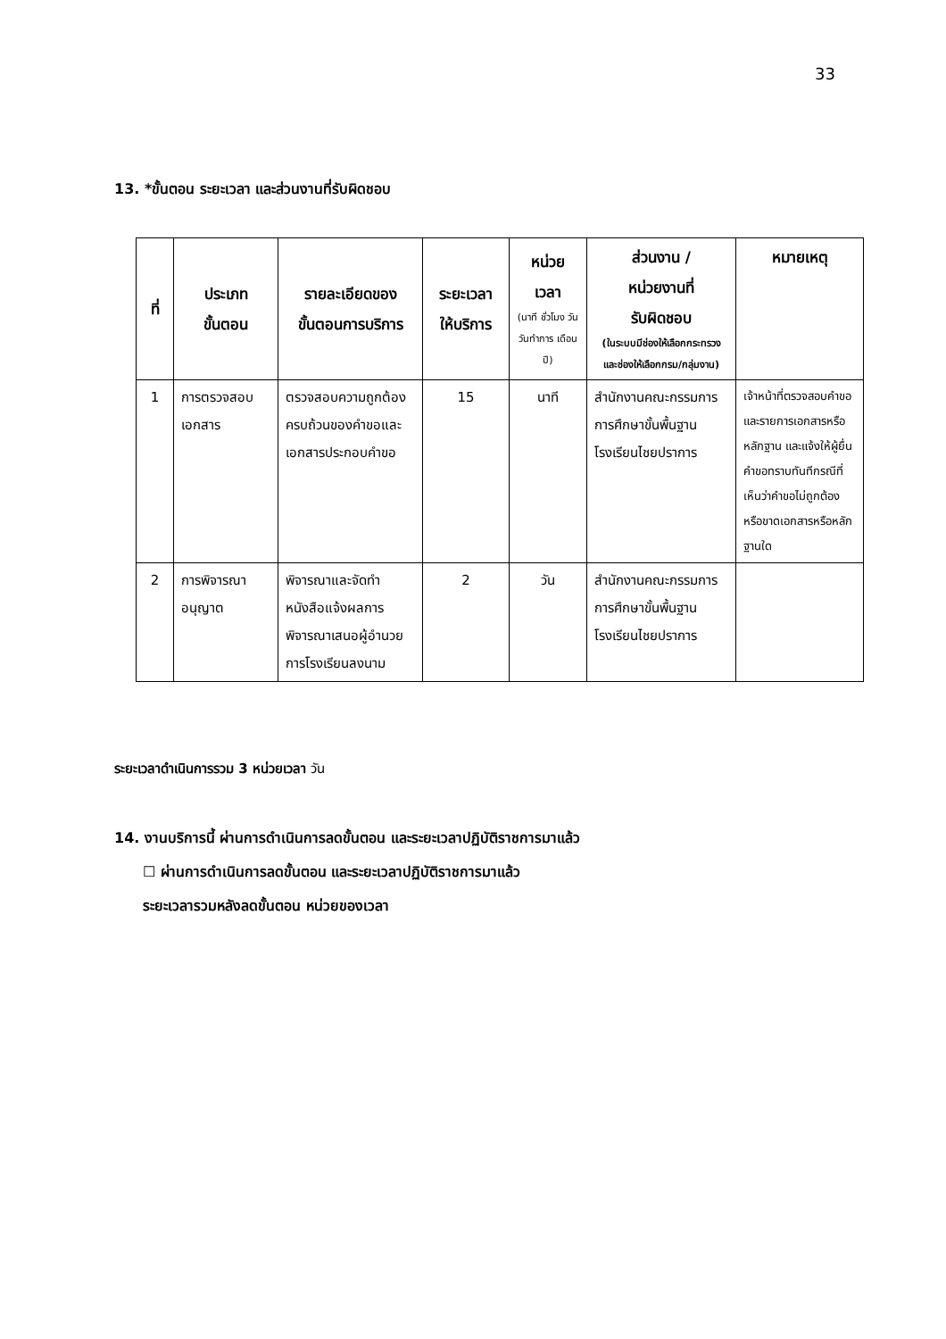33
13. *ขั้นตอน ระยะเวลา และส่วนงานที่รับผิดชอบ
| ที่ | ประเภท ขั้นตอน | รายละเอียดของ ขั้นตอนการบริการ | ระยะเวลา ให้บริการ | หน่วย เวลา (นาที ชั่วโมง วัน วันทำการ เดือน ปี) | ส่วนงาน / หน่วยงานที่ รับผิดชอบ (ในระบบมีช่องให้เลือกกระทรวง และช่องให้เลือกกรม/กลุ่มงาน) | หมายเหตุ |
| --- | --- | --- | --- | --- | --- | --- |
| 1 | การตรวจสอบเอกสาร | ตรวจสอบความถูกต้อง ครบถ้วนของคำขอและเอกสารประกอบคำขอ | 15 | นาที | สำนักงานคณะกรรมการการศึกษาขั้นพื้นฐาน โรงเรียนไชยปราการ | เจ้าหน้าที่ตรวจสอบคำขอและรายการเอกสารหรือหลักฐาน และแจ้งให้ผู้ยื่นคำขอทราบทันทีกรณีที่เห็นว่าคำขอไม่ถูกต้อง หรือขาดเอกสารหรือหลักฐานใด |
| 2 | การพิจารณาอนุญาต | พิจารณาและจัดทำหนังสือแจ้งผลการพิจารณาเสนอผู้อำนวยการโรงเรียนลงนาม | 2 | วัน | สำนักงานคณะกรรมการการศึกษาขั้นพื้นฐาน โรงเรียนไชยปราการ | |
ระยะเวลาดำเนินการรวม 3 หน่วยเวลา วัน
14. งานบริการนี้ ผ่านการดำเนินการลดขั้นตอน และระยะเวลาปฏิบัติราชการมาแล้ว
☐ ผ่านการดำเนินการลดขั้นตอน และระยะเวลาปฏิบัติราชการมาแล้ว
ระยะเวลารวมหลังลดขั้นตอน หน่วยของเวลา